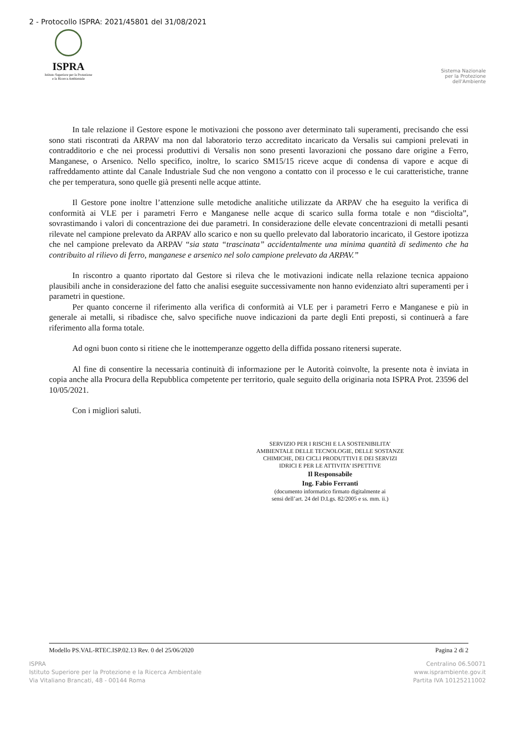2 - Protocollo ISPRA: 2021/45801 del 31/08/2021
ISPRA
Istituto Superiore per la Protezione
e la Ricerca Ambientale
Sistema Nazionale
per la Protezione
dell'Ambiente
In tale relazione il Gestore espone le motivazioni che possono aver determinato tali superamenti, precisando che essi sono stati riscontrati da ARPAV ma non dal laboratorio terzo accreditato incaricato da Versalis sui campioni prelevati in contradditorio e che nei processi produttivi di Versalis non sono presenti lavorazioni che possano dare origine a Ferro, Manganese, o Arsenico. Nello specifico, inoltre, lo scarico SM15/15 riceve acque di condensa di vapore e acque di raffreddamento attinte dal Canale Industriale Sud che non vengono a contatto con il processo e le cui caratteristiche, tranne che per temperatura, sono quelle già presenti nelle acque attinte.
Il Gestore pone inoltre l’attenzione sulle metodiche analitiche utilizzate da ARPAV che ha eseguito la verifica di conformità ai VLE per i parametri Ferro e Manganese nelle acque di scarico sulla forma totale e non “disciolta”, sovrastimando i valori di concentrazione dei due parametri. In considerazione delle elevate concentrazioni di metalli pesanti rilevate nel campione prelevato da ARPAV allo scarico e non su quello prelevato dal laboratorio incaricato, il Gestore ipotizza che nel campione prelevato da ARPAV “sia stata “trascinata” accidentalmente una minima quantità di sedimento che ha contribuito al rilievo di ferro, manganese e arsenico nel solo campione prelevato da ARPAV.”
In riscontro a quanto riportato dal Gestore si rileva che le motivazioni indicate nella relazione tecnica appaiono plausibili anche in considerazione del fatto che analisi eseguite successivamente non hanno evidenziato altri superamenti per i parametri in questione.
Per quanto concerne il riferimento alla verifica di conformità ai VLE per i parametri Ferro e Manganese e più in generale ai metalli, si ribadisce che, salvo specifiche nuove indicazioni da parte degli Enti preposti, si continuerà a fare riferimento alla forma totale.
Ad ogni buon conto si ritiene che le inottemperanze oggetto della diffida possano ritenersi superate.
Al fine di consentire la necessaria continuità di informazione per le Autorità coinvolte, la presente nota è inviata in copia anche alla Procura della Repubblica competente per territorio, quale seguito della originaria nota ISPRA Prot. 23596 del 10/05/2021.
Con i migliori saluti.
SERVIZIO PER I RISCHI E LA SOSTENIBILITA’
AMBIENTALE DELLE TECNOLOGIE, DELLE SOSTANZE
CHIMICHE, DEI CICLI PRODUTTIVI E DEI SERVIZI
IDRICI E PER LE ATTIVITA’ ISPETTIVE
Il Responsabile
Ing. Fabio Ferranti
(documento informatico firmato digitalmente ai
sensi dell’art. 24 del D.Lgs. 82/2005 e ss. mm. ii.)
Modello PS.VAL-RTEC.ISP.02.13 Rev. 0 del 25/06/2020 Pagina 2 di 2
ISPRA
Istituto Superiore per la Protezione e la Ricerca Ambientale
Via Vitaliano Brancati, 48 - 00144 Roma
Centralino 06.50071
www.isprambiente.gov.it
Partita IVA 10125211002